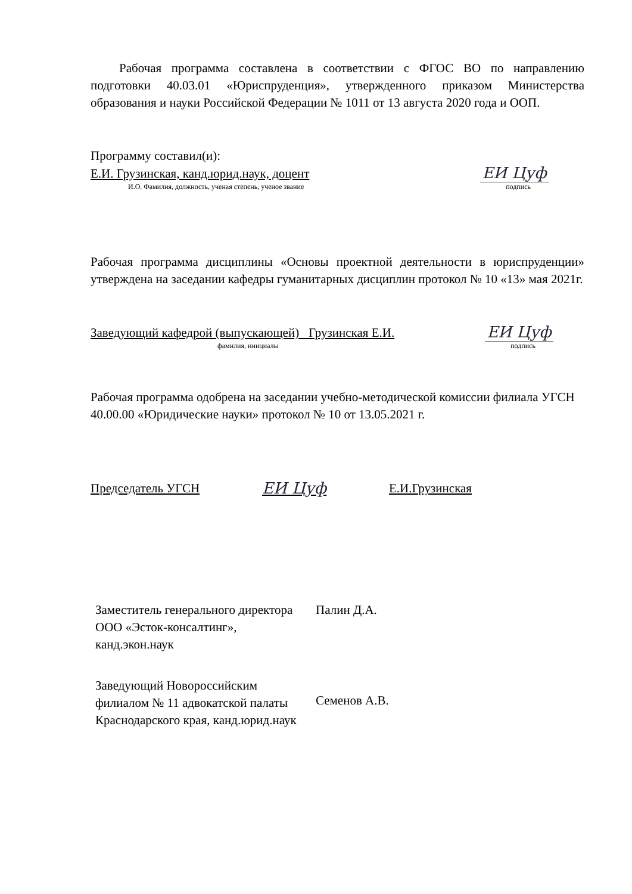Рабочая программа составлена в соответствии с ФГОС ВО по направлению подготовки 40.03.01 «Юриспруденция», утвержденного приказом Министерства образования и науки Российской Федерации № 1011 от 13 августа 2020 года и ООП.
Программу составил(и):
Е.И. Грузинская, канд.юрид.наук, доцент
ЕИ Цуф
И.О. Фамилия, должность, ученая степень, ученое звание подпись
Рабочая программа дисциплины «Основы проектной деятельности в юриспруденции» утверждена на заседании кафедры гуманитарных дисциплин протокол № 10 «13» мая 2021г.
Заведующий кафедрой (выпускающей) Грузинская Е.И.
ЕИ Цуф
фамилия, инициалы подпись
Рабочая программа одобрена на заседании учебно-методической комиссии филиала УГСН 40.00.00 «Юридические науки» протокол № 10 от 13.05.2021 г.
Председатель УГСН ЕИ Цуф Е.И.Грузинская
| Заместитель генерального директора ООО «Эсток-консалтинг», канд.экон.наук | Палин Д.А. |
| Заведующий Новороссийским филиалом № 11 адвокатской палаты Краснодарского края, канд.юрид.наук | Семенов А.В. |